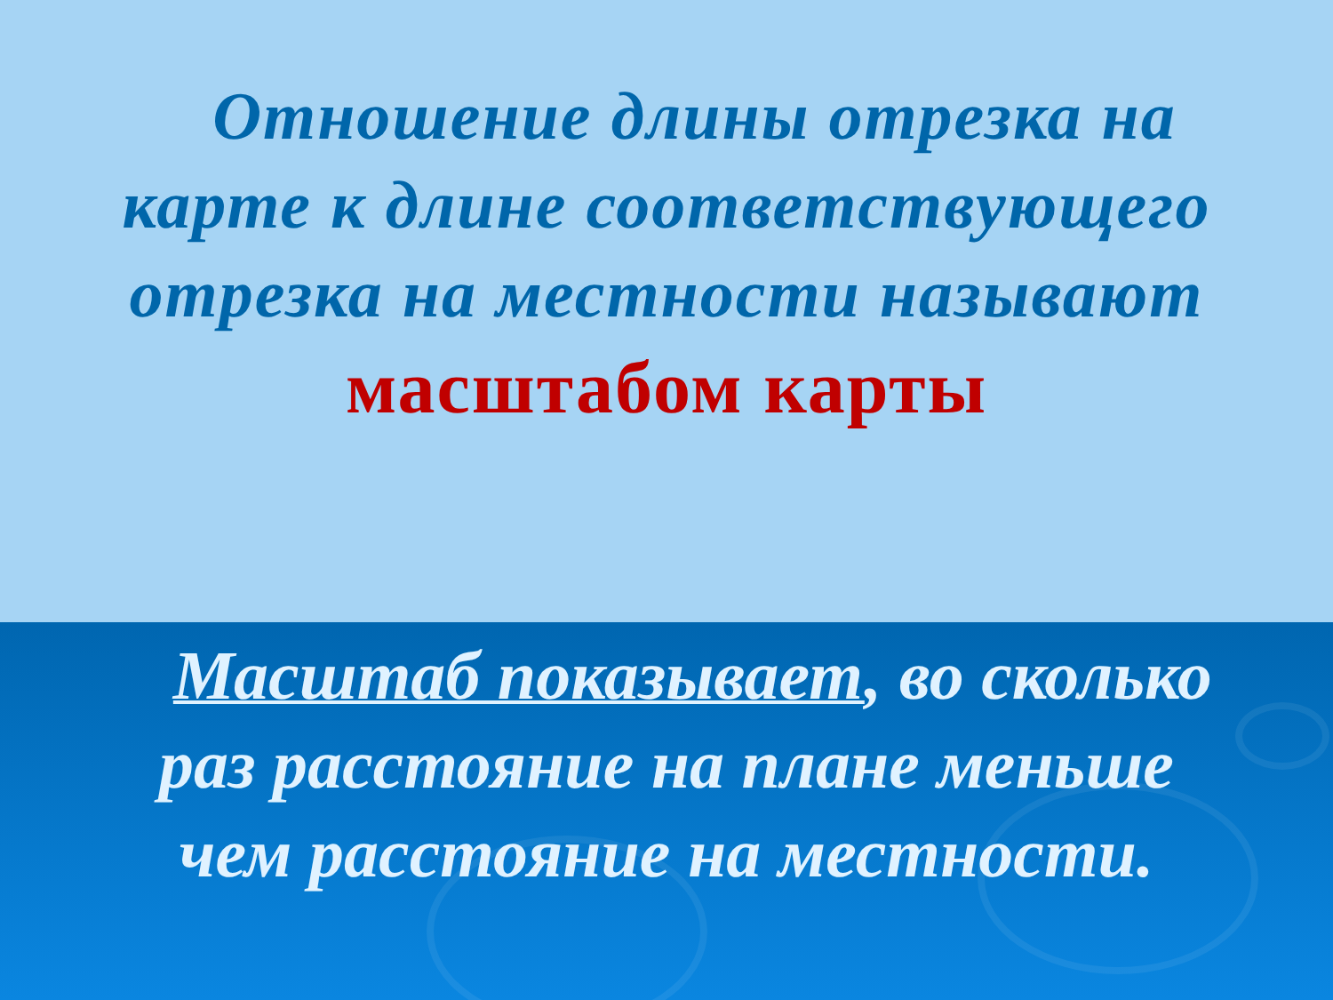Отношение длины отрезка на карте к длине соответствующего отрезка на местности называют
масштабом карты
Масштаб показывает, во сколько раз расстояние на плане меньше чем расстояние на местности.